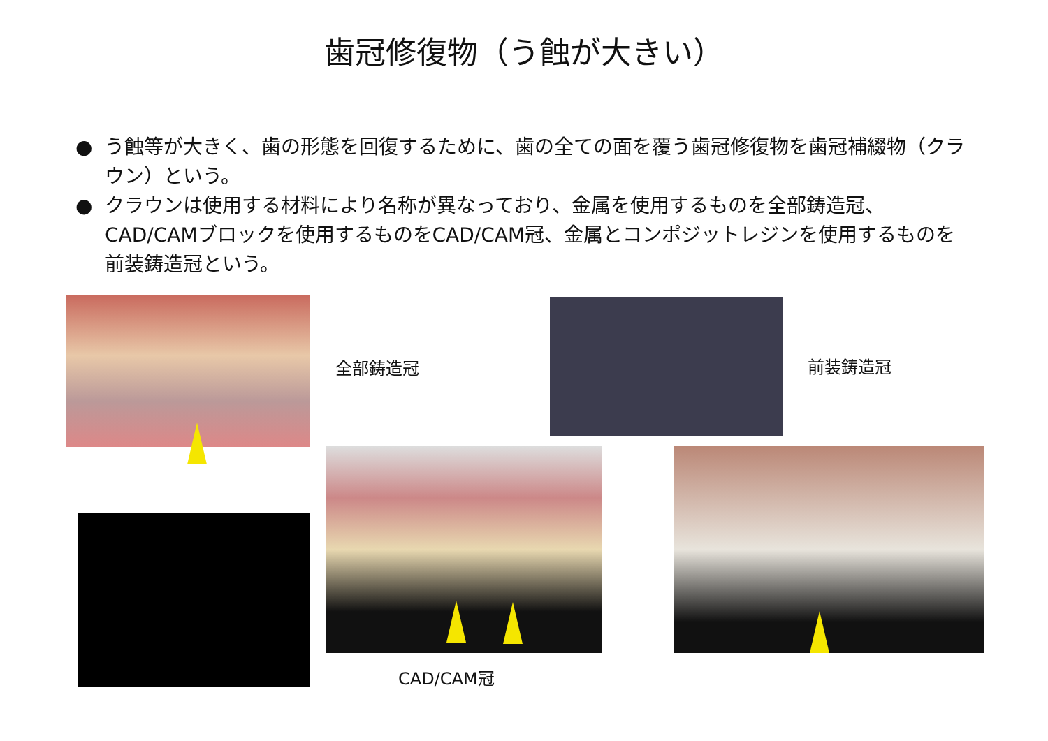歯冠修復物（う蝕が大きい）
● う蝕等が大きく、歯の形態を回復するために、歯の全ての面を覆う歯冠修復物を歯冠補綴物（クラウン）という。
● クラウンは使用する材料により名称が異なっており、金属を使用するものを全部鋳造冠、CAD/CAMブロックを使用するものをCAD/CAM冠、金属とコンポジットレジンを使用するものを前装鋳造冠という。
全部鋳造冠 前装鋳造冠
CAD/CAM冠